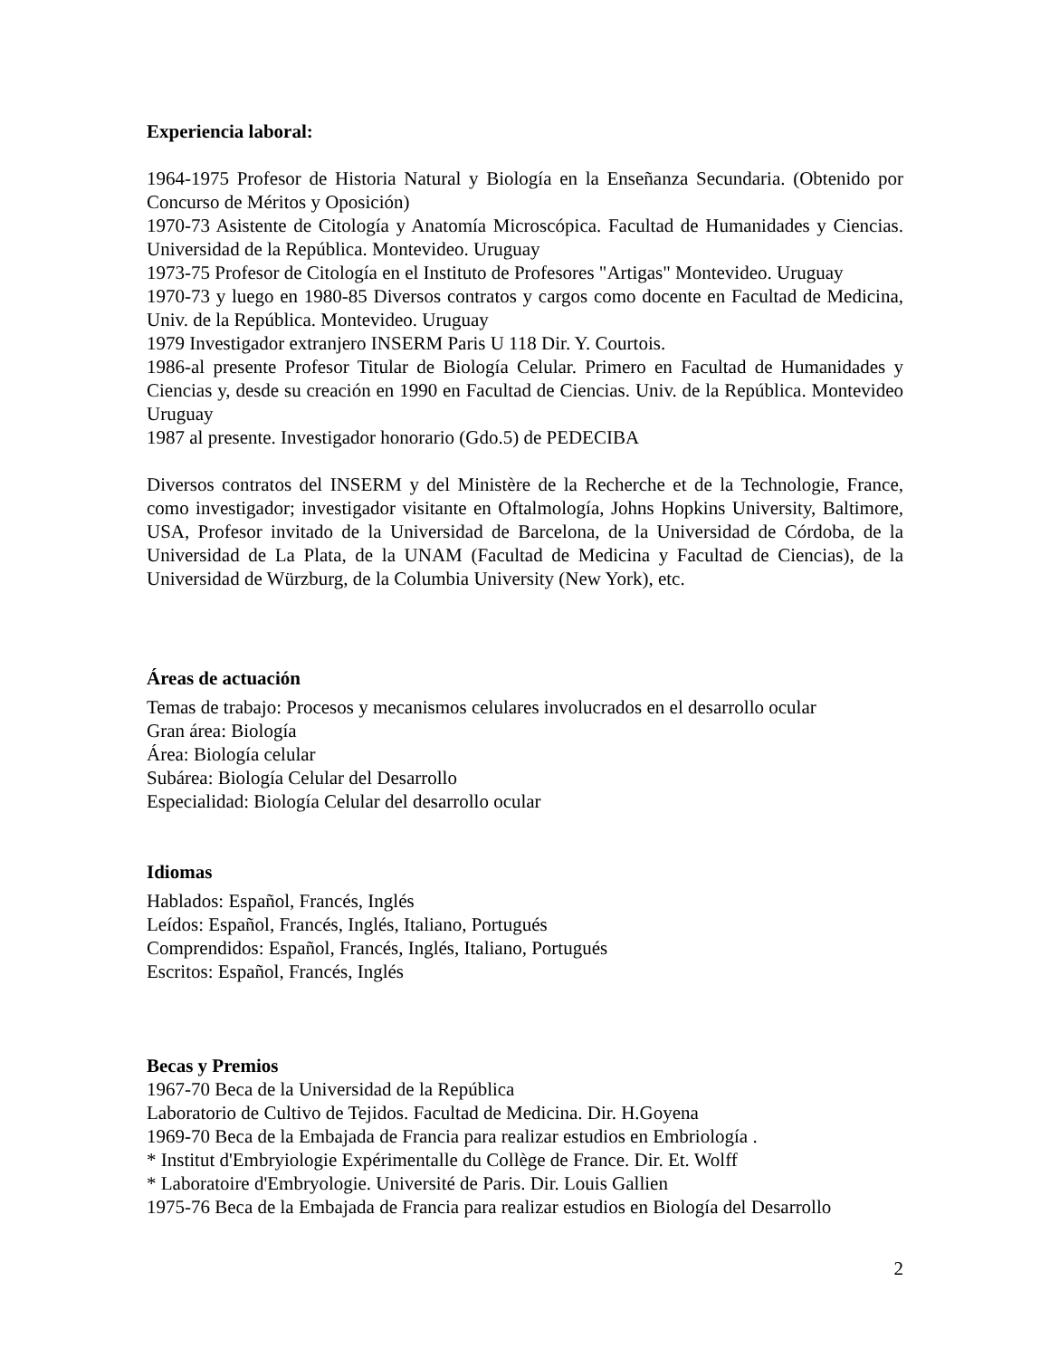Experiencia laboral:
1964-1975 Profesor de Historia Natural y Biología en la Enseñanza Secundaria. (Obtenido por Concurso de Méritos y Oposición)
1970-73 Asistente de Citología y Anatomía Microscópica. Facultad de Humanidades y Ciencias. Universidad de la República. Montevideo. Uruguay
1973-75 Profesor de Citología en el Instituto de Profesores "Artigas" Montevideo. Uruguay
1970-73 y luego en 1980-85 Diversos contratos y cargos como docente en Facultad de Medicina, Univ. de la República. Montevideo. Uruguay
1979 Investigador extranjero INSERM Paris U 118 Dir. Y. Courtois.
1986-al presente Profesor Titular de Biología Celular. Primero en Facultad de Humanidades y Ciencias y, desde su creación en 1990 en Facultad de Ciencias. Univ. de la República. Montevideo Uruguay
1987 al presente. Investigador honorario (Gdo.5) de PEDECIBA
Diversos contratos del INSERM y del Ministère de la Recherche et de la Technologie, France, como investigador; investigador visitante en Oftalmología, Johns Hopkins University, Baltimore, USA, Profesor invitado de la Universidad de Barcelona, de la Universidad de Córdoba, de la Universidad de La Plata, de la UNAM (Facultad de Medicina y Facultad de Ciencias), de la Universidad de Würzburg, de la Columbia University (New York), etc.
Áreas de actuación
Temas de trabajo: Procesos y mecanismos celulares involucrados en el desarrollo ocular
Gran área: Biología
Área: Biología celular
Subárea: Biología Celular del Desarrollo
Especialidad: Biología Celular del desarrollo ocular
Idiomas
Hablados: Español, Francés, Inglés
Leídos: Español, Francés, Inglés, Italiano, Portugués
Comprendidos: Español, Francés, Inglés, Italiano, Portugués
Escritos: Español, Francés, Inglés
Becas y Premios
1967-70 Beca de la Universidad de la República
Laboratorio de Cultivo de Tejidos. Facultad de Medicina. Dir. H.Goyena
1969-70 Beca de la Embajada de Francia para realizar estudios en Embriología .
* Institut d'Embryiologie Expérimentalle du Collège de France. Dir. Et. Wolff
* Laboratoire d'Embryologie. Université de Paris. Dir. Louis Gallien
1975-76 Beca de la Embajada de Francia para realizar estudios en Biología del Desarrollo
2